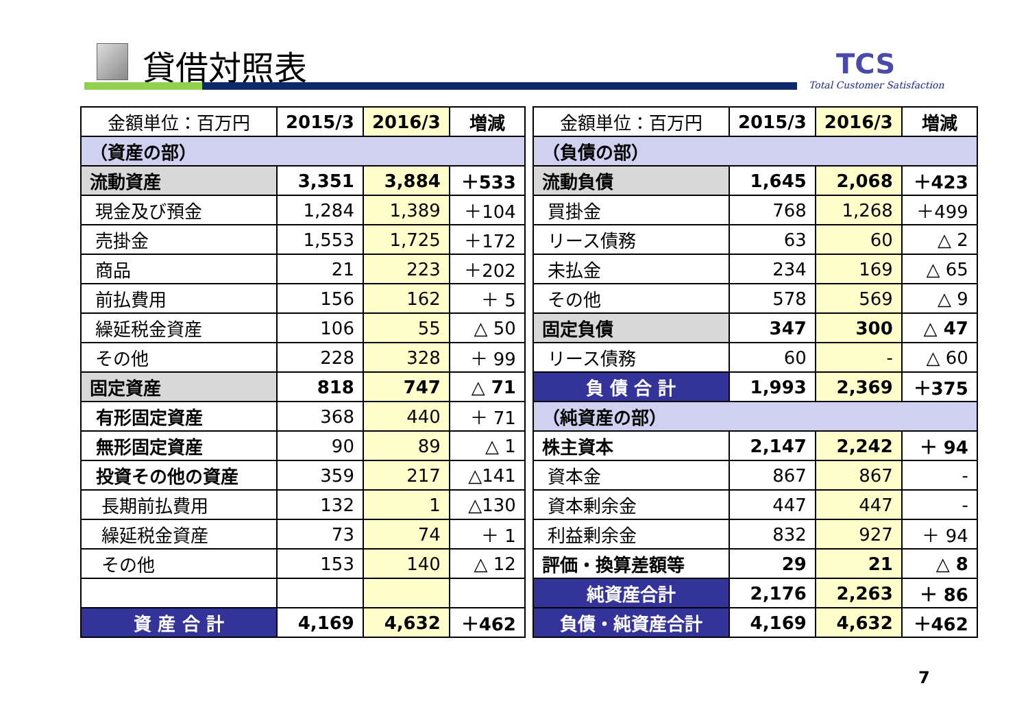貸借対照表 TCS
Total Customer Satisfaction
| 金額単位：百万円 | 2015/3 | 2016/3 | 増減 |
| --- | --- | --- | --- |
| （資産の部） | | | |
| 流動資産 | 3,351 | 3,884 | ＋533 |
| 現金及び預金 | 1,284 | 1,389 | ＋104 |
| 売掛金 | 1,553 | 1,725 | ＋172 |
| 商品 | 21 | 223 | ＋202 |
| 前払費用 | 156 | 162 | ＋ 5 |
| 繰延税金資産 | 106 | 55 | △ 50 |
| その他 | 228 | 328 | ＋ 99 |
| 固定資産 | 818 | 747 | △ 71 |
| 有形固定資産 | 368 | 440 | ＋ 71 |
| 無形固定資産 | 90 | 89 | △ 1 |
| 投資その他の資産 | 359 | 217 | △141 |
| 長期前払費用 | 132 | 1 | △130 |
| 繰延税金資産 | 73 | 74 | ＋ 1 |
| その他 | 153 | 140 | △ 12 |
| 資 産 合 計 | 4,169 | 4,632 | ＋462 |
| 金額単位：百万円 | 2015/3 | 2016/3 | 増減 |
| --- | --- | --- | --- |
| （負債の部） | | | |
| 流動負債 | 1,645 | 2,068 | ＋423 |
| 買掛金 | 768 | 1,268 | ＋499 |
| リース債務 | 63 | 60 | △ 2 |
| 未払金 | 234 | 169 | △ 65 |
| その他 | 578 | 569 | △ 9 |
| 固定負債 | 347 | 300 | △ 47 |
| リース債務 | 60 | - | △ 60 |
| 負 債 合 計 | 1,993 | 2,369 | ＋375 |
| （純資産の部） | | | |
| 株主資本 | 2,147 | 2,242 | ＋ 94 |
| 資本金 | 867 | 867 | - |
| 資本剰余金 | 447 | 447 | - |
| 利益剰余金 | 832 | 927 | ＋ 94 |
| 評価・換算差額等 | 29 | 21 | △ 8 |
| 純資産合計 | 2,176 | 2,263 | ＋ 86 |
| 負債・純資産合計 | 4,169 | 4,632 | ＋462 |
7